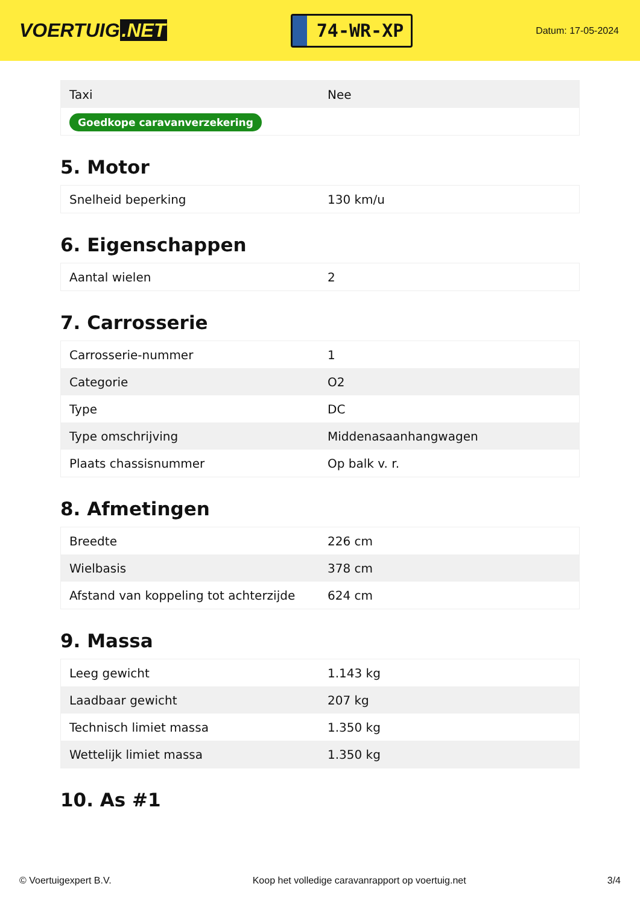VOERTUIG.NET
74-WR-XP
Datum: 17-05-2024
| Taxi | Nee |
| Goedkope caravanverzekering | |
5. Motor
| Snelheid beperking | 130 km/u |
6. Eigenschappen
| Aantal wielen | 2 |
7. Carrosserie
| Carrosserie-nummer | 1 |
| Categorie | O2 |
| Type | DC |
| Type omschrijving | Middenasaanhangwagen |
| Plaats chassisnummer | Op balk v. r. |
8. Afmetingen
| Breedte | 226 cm |
| Wielbasis | 378 cm |
| Afstand van koppeling tot achterzijde | 624 cm |
9. Massa
| Leeg gewicht | 1.143 kg |
| Laadbaar gewicht | 207 kg |
| Technisch limiet massa | 1.350 kg |
| Wettelijk limiet massa | 1.350 kg |
10. As #1
© Voertuigexpert B.V. Koop het volledige caravanrapport op voertuig.net 3/4